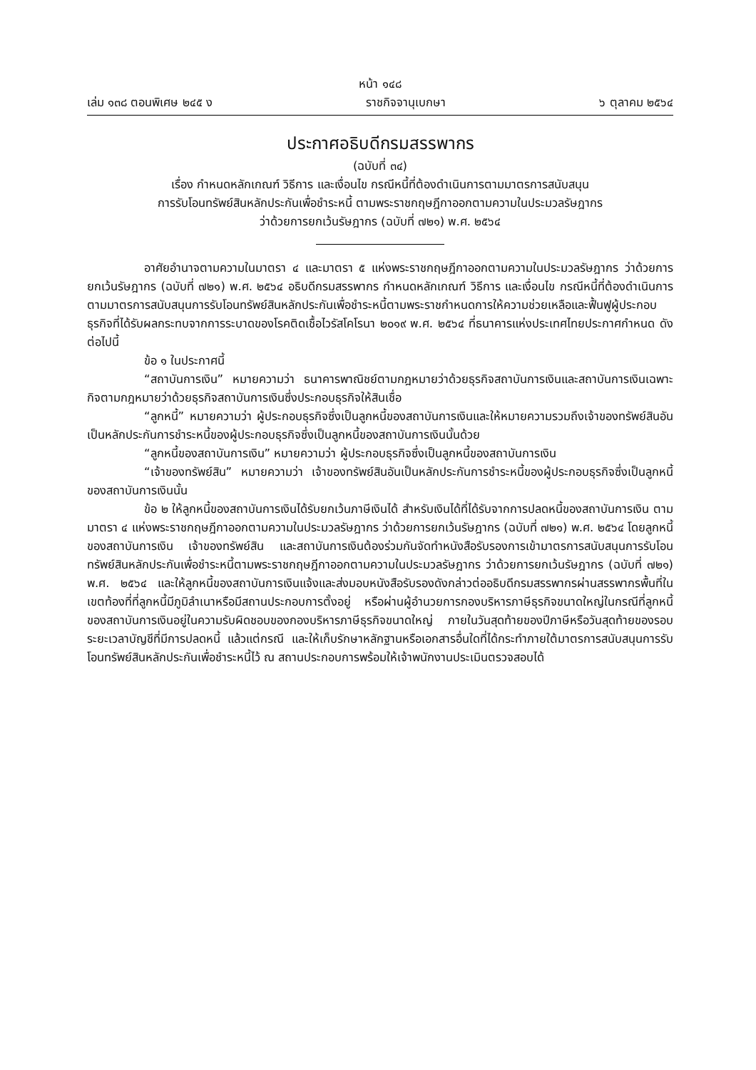หน้า ๑๔๘
เล่ม ๑๓๘ ตอนพิเศษ ๒๔๕ ง ราชกิจจานุเบกษา ๖ ตุลาคม ๒๕๖๔
ประกาศอธิบดีกรมสรรพากร
(ฉบับที่ ๓๔)
เรื่อง กำหนดหลักเกณฑ์ วิธีการ และเงื่อนไข กรณีหนี้ที่ต้องดำเนินการตามมาตรการสนับสนุน
การรับโอนทรัพย์สินหลักประกันเพื่อชำระหนี้ ตามพระราชกฤษฎีกาออกตามความในประมวลรัษฎากร
ว่าด้วยการยกเว้นรัษฎากร (ฉบับที่ ๗๒๑) พ.ศ. ๒๕๖๔
อาศัยอำนาจตามความในมาตรา ๔ และมาตรา ๕ แห่งพระราชกฤษฎีกาออกตามความในประมวลรัษฎากร ว่าด้วยการยกเว้นรัษฎากร (ฉบับที่ ๗๒๑) พ.ศ. ๒๕๖๔ อธิบดีกรมสรรพากร กำหนดหลักเกณฑ์ วิธีการ และเงื่อนไข กรณีหนี้ที่ต้องดำเนินการตามมาตรการสนับสนุนการรับโอนทรัพย์สินหลักประกันเพื่อชำระหนี้ตามพระราชกำหนดการให้ความช่วยเหลือและฟื้นฟูผู้ประกอบธุรกิจที่ได้รับผลกระทบจากการระบาดของโรคติดเชื้อไวรัสโคโรนา ๒๐๑๙ พ.ศ. ๒๕๖๔ ที่ธนาคารแห่งประเทศไทยประกาศกำหนด ดังต่อไปนี้
ข้อ ๑ ในประกาศนี้
“สถาบันการเงิน” หมายความว่า ธนาคารพาณิชย์ตามกฎหมายว่าด้วยธุรกิจสถาบันการเงินและสถาบันการเงินเฉพาะกิจตามกฎหมายว่าด้วยธุรกิจสถาบันการเงินซึ่งประกอบธุรกิจให้สินเชื่อ
“ลูกหนี้” หมายความว่า ผู้ประกอบธุรกิจซึ่งเป็นลูกหนี้ของสถาบันการเงินและให้หมายความรวมถึงเจ้าของทรัพย์สินอันเป็นหลักประกันการชำระหนี้ของผู้ประกอบธุรกิจซึ่งเป็นลูกหนี้ของสถาบันการเงินนั้นด้วย
“ลูกหนี้ของสถาบันการเงิน” หมายความว่า ผู้ประกอบธุรกิจซึ่งเป็นลูกหนี้ของสถาบันการเงิน
“เจ้าของทรัพย์สิน” หมายความว่า เจ้าของทรัพย์สินอันเป็นหลักประกันการชำระหนี้ของผู้ประกอบธุรกิจซึ่งเป็นลูกหนี้ของสถาบันการเงินนั้น
ข้อ ๒ ให้ลูกหนี้ของสถาบันการเงินได้รับยกเว้นภาษีเงินได้ สำหรับเงินได้ที่ได้รับจากการปลดหนี้ของสถาบันการเงิน ตามมาตรา ๔ แห่งพระราชกฤษฎีกาออกตามความในประมวลรัษฎากร ว่าด้วยการยกเว้นรัษฎากร (ฉบับที่ ๗๒๑) พ.ศ. ๒๕๖๔ โดยลูกหนี้ของสถาบันการเงิน เจ้าของทรัพย์สิน และสถาบันการเงินต้องร่วมกันจัดทำหนังสือรับรองการเข้ามาตรการสนับสนุนการรับโอนทรัพย์สินหลักประกันเพื่อชำระหนี้ตามพระราชกฤษฎีกาออกตามความในประมวลรัษฎากร ว่าด้วยการยกเว้นรัษฎากร (ฉบับที่ ๗๒๑) พ.ศ. ๒๕๖๔ และให้ลูกหนี้ของสถาบันการเงินแจ้งและส่งมอบหนังสือรับรองดังกล่าวต่ออธิบดีกรมสรรพากรผ่านสรรพากรพื้นที่ในเขตท้องที่ที่ลูกหนี้มีภูมิลำเนาหรือมีสถานประกอบการตั้งอยู่ หรือผ่านผู้อำนวยการกองบริหารภาษีธุรกิจขนาดใหญ่ในกรณีที่ลูกหนี้ของสถาบันการเงินอยู่ในความรับผิดชอบของกองบริหารภาษีธุรกิจขนาดใหญ่ ภายในวันสุดท้ายของปีภาษีหรือวันสุดท้ายของรอบระยะเวลาบัญชีที่มีการปลดหนี้ แล้วแต่กรณี และให้เก็บรักษาหลักฐานหรือเอกสารอื่นใดที่ได้กระทำภายใต้มาตรการสนับสนุนการรับโอนทรัพย์สินหลักประกันเพื่อชำระหนี้ไว้ ณ สถานประกอบการพร้อมให้เจ้าพนักงานประเมินตรวจสอบได้